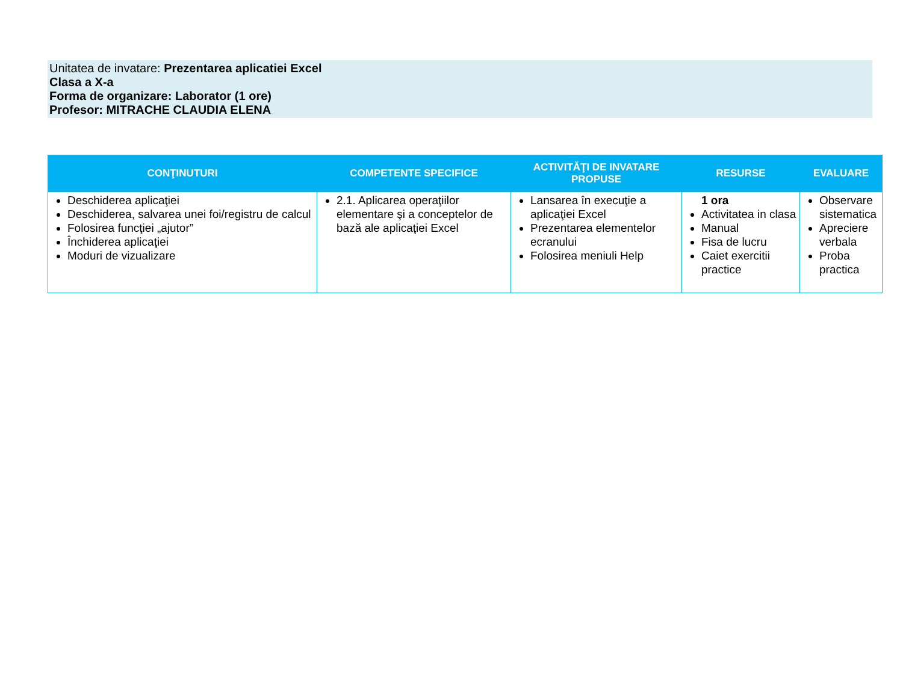Unitatea de invatare: Prezentarea aplicatiei Excel
Clasa a X-a
Forma de organizare: Laborator (1 ore)
Profesor: MITRACHE CLAUDIA ELENA
| CONŢINUTURI | COMPETENTE SPECIFICE | ACTIVITĂŢI DE INVATARE PROPUSE | RESURSE | EVALUARE |
| --- | --- | --- | --- | --- |
| Deschiderea aplicaţiei Deschiderea, salvarea unei foi/registru de calcul Folosirea funcţiei „ajutor” Închiderea aplicaţiei Moduri de vizualizare | 2.1. Aplicarea operaţiilor elementare şi a conceptelor de bază ale aplicaţiei Excel | Lansarea în execuţie a aplicaţiei Excel Prezentarea elementelor ecranului Folosirea meniuli Help | 1 ora Activitatea in clasa Manual Fisa de lucru Caiet exercitii practice | Observare sistematica Apreciere verbala Proba practica |